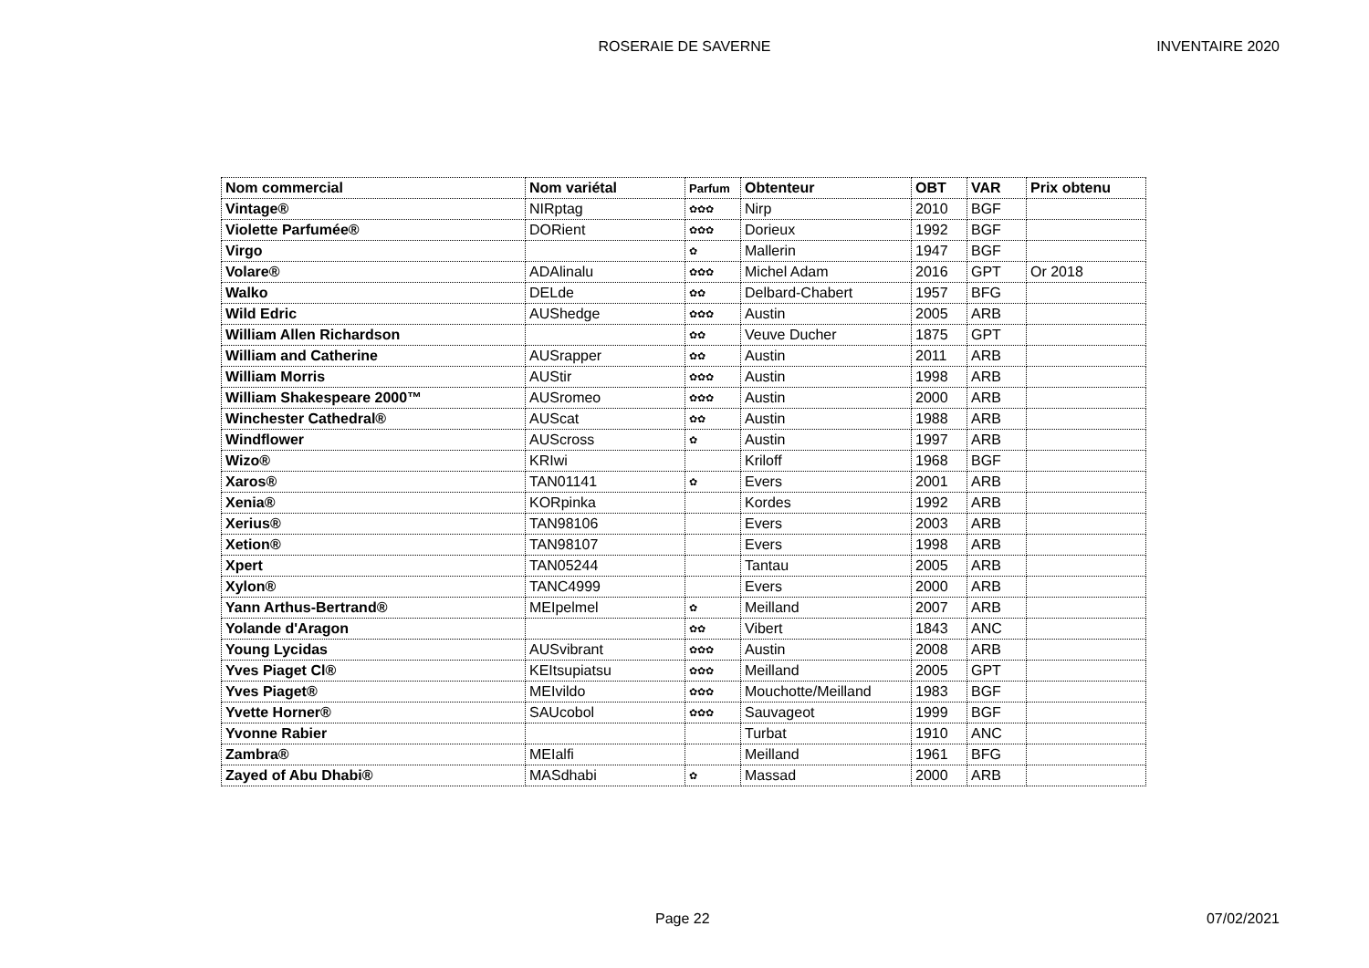ROSERAIE DE SAVERNE
INVENTAIRE 2020
| Nom commercial | Nom variétal | Parfum | Obtenteur | OBT | VAR | Prix obtenu |
| --- | --- | --- | --- | --- | --- | --- |
| Vintage® | NIRptag | ✿✿✿ | Nirp | 2010 | BGF | |
| Violette Parfumée® | DORient | ✿✿✿ | Dorieux | 1992 | BGF | |
| Virgo | | ✿ | Mallerin | 1947 | BGF | |
| Volare® | ADAlinalu | ✿✿✿ | Michel Adam | 2016 | GPT | Or 2018 |
| Walko | DELde | ✿✿ | Delbard-Chabert | 1957 | BFG | |
| Wild Edric | AUShedge | ✿✿✿ | Austin | 2005 | ARB | |
| William Allen Richardson | | ✿✿ | Veuve Ducher | 1875 | GPT | |
| William and Catherine | AUSrapper | ✿✿ | Austin | 2011 | ARB | |
| William Morris | AUStir | ✿✿✿ | Austin | 1998 | ARB | |
| William Shakespeare 2000™ | AUSromeo | ✿✿✿ | Austin | 2000 | ARB | |
| Winchester Cathedral® | AUScat | ✿✿ | Austin | 1988 | ARB | |
| Windflower | AUScross | ✿ | Austin | 1997 | ARB | |
| Wizo® | KRIwi | | Kriloff | 1968 | BGF | |
| Xaros® | TAN01141 | ✿ | Evers | 2001 | ARB | |
| Xenia® | KORpinka | | Kordes | 1992 | ARB | |
| Xerius® | TAN98106 | | Evers | 2003 | ARB | |
| Xetion® | TAN98107 | | Evers | 1998 | ARB | |
| Xpert | TAN05244 | | Tantau | 2005 | ARB | |
| Xylon® | TANC4999 | | Evers | 2000 | ARB | |
| Yann Arthus-Bertrand® | MEIpelmel | ✿ | Meilland | 2007 | ARB | |
| Yolande d'Aragon | | ✿✿ | Vibert | 1843 | ANC | |
| Young Lycidas | AUSvibrant | ✿✿✿ | Austin | 2008 | ARB | |
| Yves Piaget Cl® | KEItsupiatsu | ✿✿✿ | Meilland | 2005 | GPT | |
| Yves Piaget® | MEIvildo | ✿✿✿ | Mouchotte/Meilland | 1983 | BGF | |
| Yvette Horner® | SAUcobol | ✿✿✿ | Sauvageot | 1999 | BGF | |
| Yvonne Rabier | | | Turbat | 1910 | ANC | |
| Zambra® | MEIalfi | | Meilland | 1961 | BFG | |
| Zayed of Abu Dhabi® | MASdhabi | ✿ | Massad | 2000 | ARB | |
Page 22 07/02/2021